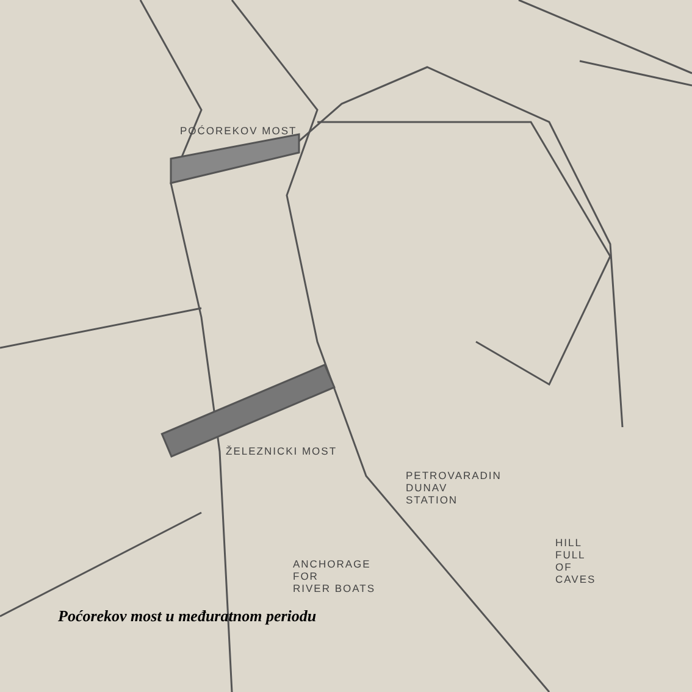POĆOREKOV MOST
ŽELEZNICKI MOST
PETROVARADIN
DUNAV
STATION
ANCHORAGE
FOR
RIVER BOATS
HILL
FULL
OF
CAVES
Poćorekov most u međuratnom periodu